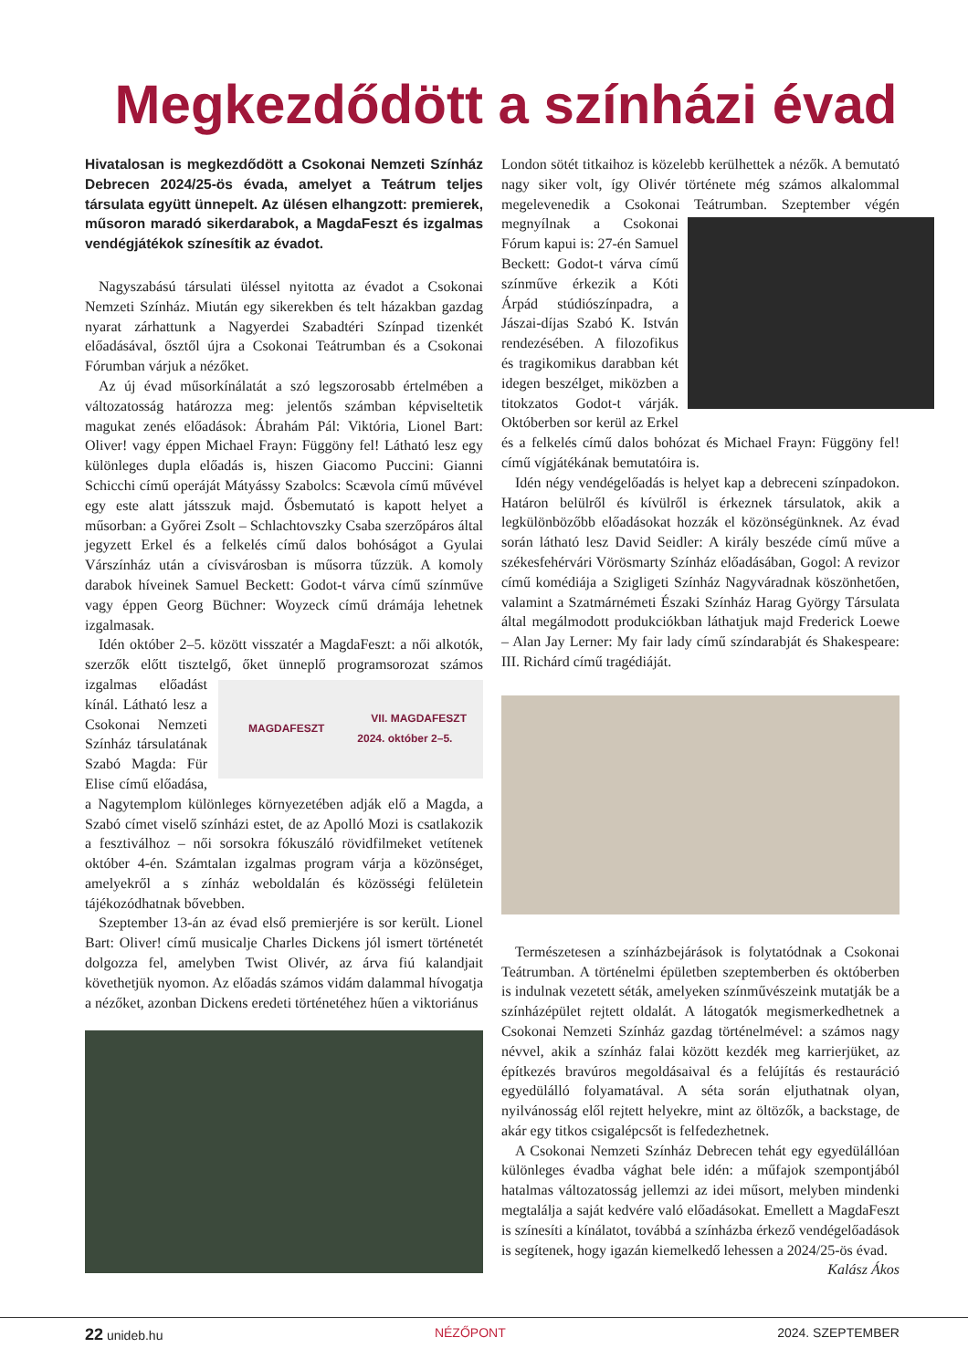Megkezdődött a színházi évad
Hivatalosan is megkezdődött a Csokonai Nemzeti Színház Debrecen 2024/25-ös évada, amelyet a Teátrum teljes társulata együtt ünnepelt. Az ülésen elhangzott: premierek, műsoron maradó sikerdarabok, a MagdaFeszt és izgalmas vendégjátékok színesítik az évadot.
Nagyszabású társulati üléssel nyitotta az évadot a Csokonai Nemzeti Színház. Miután egy sikerekben és telt házakban gazdag nyarat zárhattunk a Nagyerdei Szabadtéri Színpad tizenkét előadásával, ősztől újra a Csokonai Teátrumban és a Csokonai Fórumban várjuk a nézőket.
Az új évad műsorkínálatát a szó legszorosabb értelmében a változatosság határozza meg: jelentős számban képviseltetik magukat zenés előadások: Ábrahám Pál: Viktória, Lionel Bart: Oliver! vagy éppen Michael Frayn: Függöny fel! Látható lesz egy különleges dupla előadás is, hiszen Giacomo Puccini: Gianni Schicchi című operáját Mátyássy Szabolcs: Scævola című művével egy este alatt játsszuk majd. Ősbemutató is kapott helyet a műsorban: a Győrei Zsolt – Schlachtovszky Csaba szerzőpáros által jegyzett Erkel és a felkelés című dalos bohóságot a Gyulai Várszínház után a cívisvárosban is műsorra tűzzük. A komoly darabok híveinek Samuel Beckett: Godot-t várva című színműve vagy éppen Georg Büchner: Woyzeck című drámája lehetnek izgalmasak.
Idén október 2–5. között visszatér a MagdaFeszt: a női alkotók, szerzők előtt tisztelgő, őket ünneplő programsorozat számos
MAGDAFESZT VII. MAGDAFESZT
2024. október 2–5.
izgalmas előadást kínál. Látható lesz a Csokonai Nemzeti Színház társulatának Szabó Magda: Für Elise című előadása, a Nagytemplom különleges környezetében adják elő a Magda, a Szabó címet viselő színházi estet, de az Apolló Mozi is csatlakozik a fesztiválhoz – női sorsokra fókuszáló rövidfilmeket vetítenek október 4-én. Számtalan izgalmas program várja a közönséget, amelyekről a s zínház weboldalán és közösségi felületein tájékozódhatnak bővebben.
Szeptember 13-án az évad első premierjére is sor került. Lionel Bart: Oliver! című musicalje Charles Dickens jól ismert történetét dolgozza fel, amelyben Twist Olivér, az árva fiú kalandjait követhetjük nyomon. Az előadás számos vidám dalammal hívogatja a nézőket, azonban Dickens eredeti történetéhez hűen a viktoriánus
London sötét titkaihoz is közelebb kerülhettek a nézők. A bemutató nagy siker volt, így Olivér története még számos alkalommal megelevenedik a Csokonai Teátrumban. Szeptember végén megnyílnak a Csokonai Fórum kapui is: 27-én Samuel Beckett: Godot-t várva című színműve érkezik a Kóti Árpád stúdiószínpadra, a Jászai-díjas Szabó K. István rendezésében. A filozofikus és tragikomikus darabban két idegen beszélget, miközben a titokzatos Godot-t várják. Októberben sor kerül az Erkel és a felkelés című dalos bohózat és Michael Frayn: Függöny fel! című vígjátékának bemutatóira is.
Idén négy vendégelőadás is helyet kap a debreceni színpadokon. Határon belülről és kívülről is érkeznek társulatok, akik a legkülönbözőbb előadásokat hozzák el közönségünknek. Az évad során látható lesz David Seidler: A király beszéde című műve a székesfehérvári Vörösmarty Színház előadásában, Gogol: A revizor című komédiája a Szigligeti Színház Nagyváradnak köszönhetően, valamint a Szatmárnémeti Északi Színház Harag György Társulata által megálmodott produkciókban láthatjuk majd Frederick Loewe – Alan Jay Lerner: My fair lady című színdarabját és Shakespeare: III. Richárd című tragédiáját.
Természetesen a színházbejárások is folytatódnak a Csokonai Teátrumban. A történelmi épületben szeptemberben és októberben is indulnak vezetett séták, amelyeken színművészeink mutatják be a színházépület rejtett oldalát. A látogatók megismerkedhetnek a Csokonai Nemzeti Színház gazdag történelmével: a számos nagy névvel, akik a színház falai között kezdék meg karrierjüket, az építkezés bravúros megoldásaival és a felújítás és restauráció egyedülálló folyamatával. A séta során eljuthatnak olyan, nyilvánosság elől rejtett helyekre, mint az öltözők, a backstage, de akár egy titkos csigalépcsőt is felfedezhetnek.
A Csokonai Nemzeti Színház Debrecen tehát egy egyedülállóan különleges évadba vághat bele idén: a műfajok szempontjából hatalmas változatosság jellemzi az idei műsort, melyben mindenki megtalálja a saját kedvére való előadásokat. Emellett a MagdaFeszt is színesíti a kínálatot, továbbá a színházba érkező vendégelőadások is segítenek, hogy igazán kiemelkedő lehessen a 2024/25-ös évad.
Kalász Ákos
22 unideb.hu NÉZŐPONT 2024. SZEPTEMBER